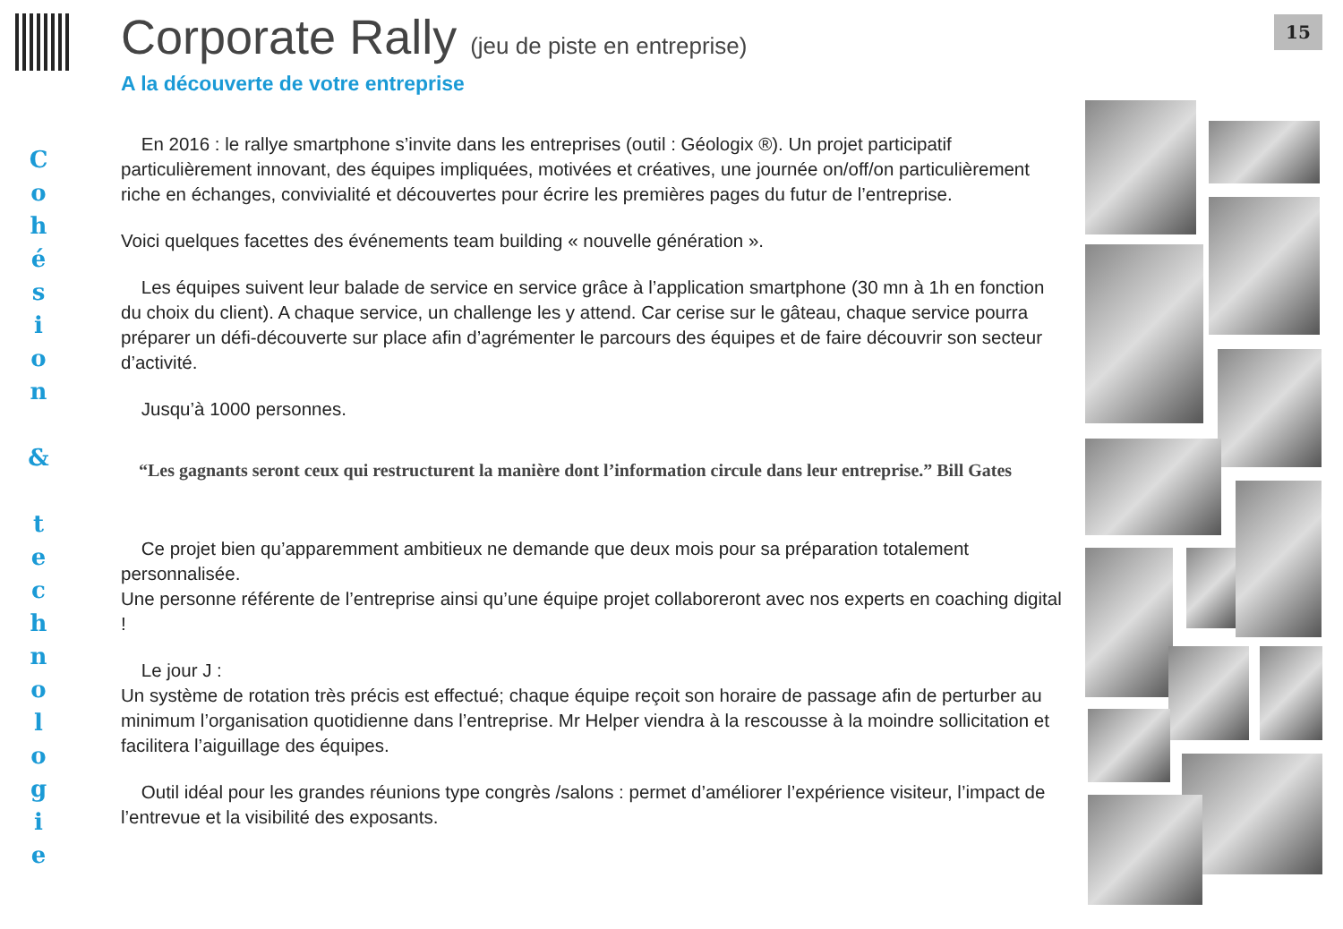15
C
o
h
é
s
i
o
n
&
t
e
c
h
n
o
l
o
g
i
e
Corporate Rally (jeu de piste en entreprise)
A la découverte de votre entreprise
En 2016 : le rallye smartphone s’invite dans les entreprises (outil : Géologix ®). Un projet participatif particulièrement innovant, des équipes impliquées, motivées et créatives, une journée on/off/on particulièrement riche en échanges, convivialité et découvertes pour écrire les premières pages du futur de l’entreprise.
Voici quelques facettes des événements team building « nouvelle génération ».
Les équipes suivent leur balade de service en service grâce à l’application smartphone (30 mn à 1h en fonction du choix du client). A chaque service, un challenge les y attend. Car cerise sur le gâteau, chaque service pourra préparer un défi-découverte sur place afin d’agrémenter le parcours des équipes et de faire découvrir son secteur d’activité.
Jusqu’à 1000 personnes.
“Les gagnants seront ceux qui restructurent la manière dont l’information circule dans leur entreprise.” Bill Gates
Ce projet bien qu’apparemment ambitieux ne demande que deux mois pour sa préparation totalement personnalisée.
Une personne référente de l’entreprise ainsi qu’une équipe projet collaboreront avec nos experts en coaching digital !
Le jour J :
Un système de rotation très précis est effectué; chaque équipe reçoit son horaire de passage afin de perturber au minimum l’organisation quotidienne dans l’entreprise. Mr Helper viendra à la rescousse à la moindre sollicitation et facilitera l’aiguillage des équipes.
Outil idéal pour les grandes réunions type congrès /salons : permet d’améliorer l’expérience visiteur, l’impact de l’entrevue et la visibilité des exposants.